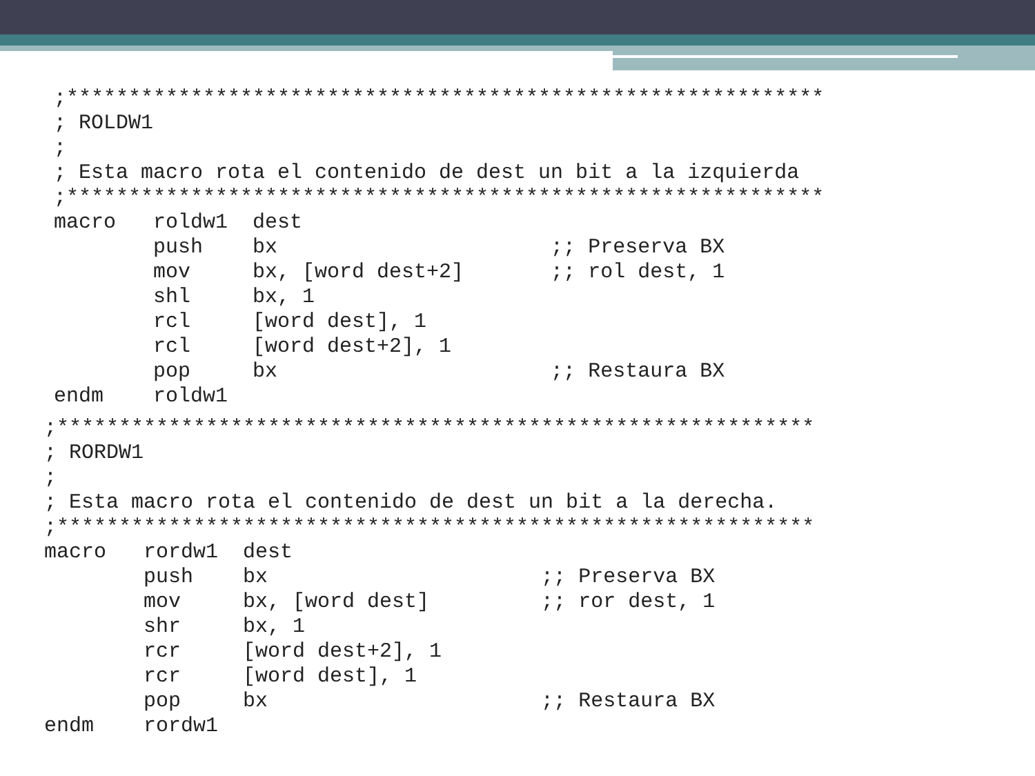;*************************************************************
; ROLDW1
;
; Esta macro rota el contenido de dest un bit a la izquierda
;*************************************************************
macro   roldw1  dest
        push    bx                      ;; Preserva BX
        mov     bx, [word dest+2]       ;; rol dest, 1
        shl     bx, 1
        rcl     [word dest], 1
        rcl     [word dest+2], 1
        pop     bx                      ;; Restaura BX
endm    roldw1
;*************************************************************
; RORDW1
;
; Esta macro rota el contenido de dest un bit a la derecha.
;*************************************************************
macro   rordw1  dest
        push    bx                      ;; Preserva BX
        mov     bx, [word dest]         ;; ror dest, 1
        shr     bx, 1
        rcr     [word dest+2], 1
        rcr     [word dest], 1
        pop     bx                      ;; Restaura BX
endm    rordw1